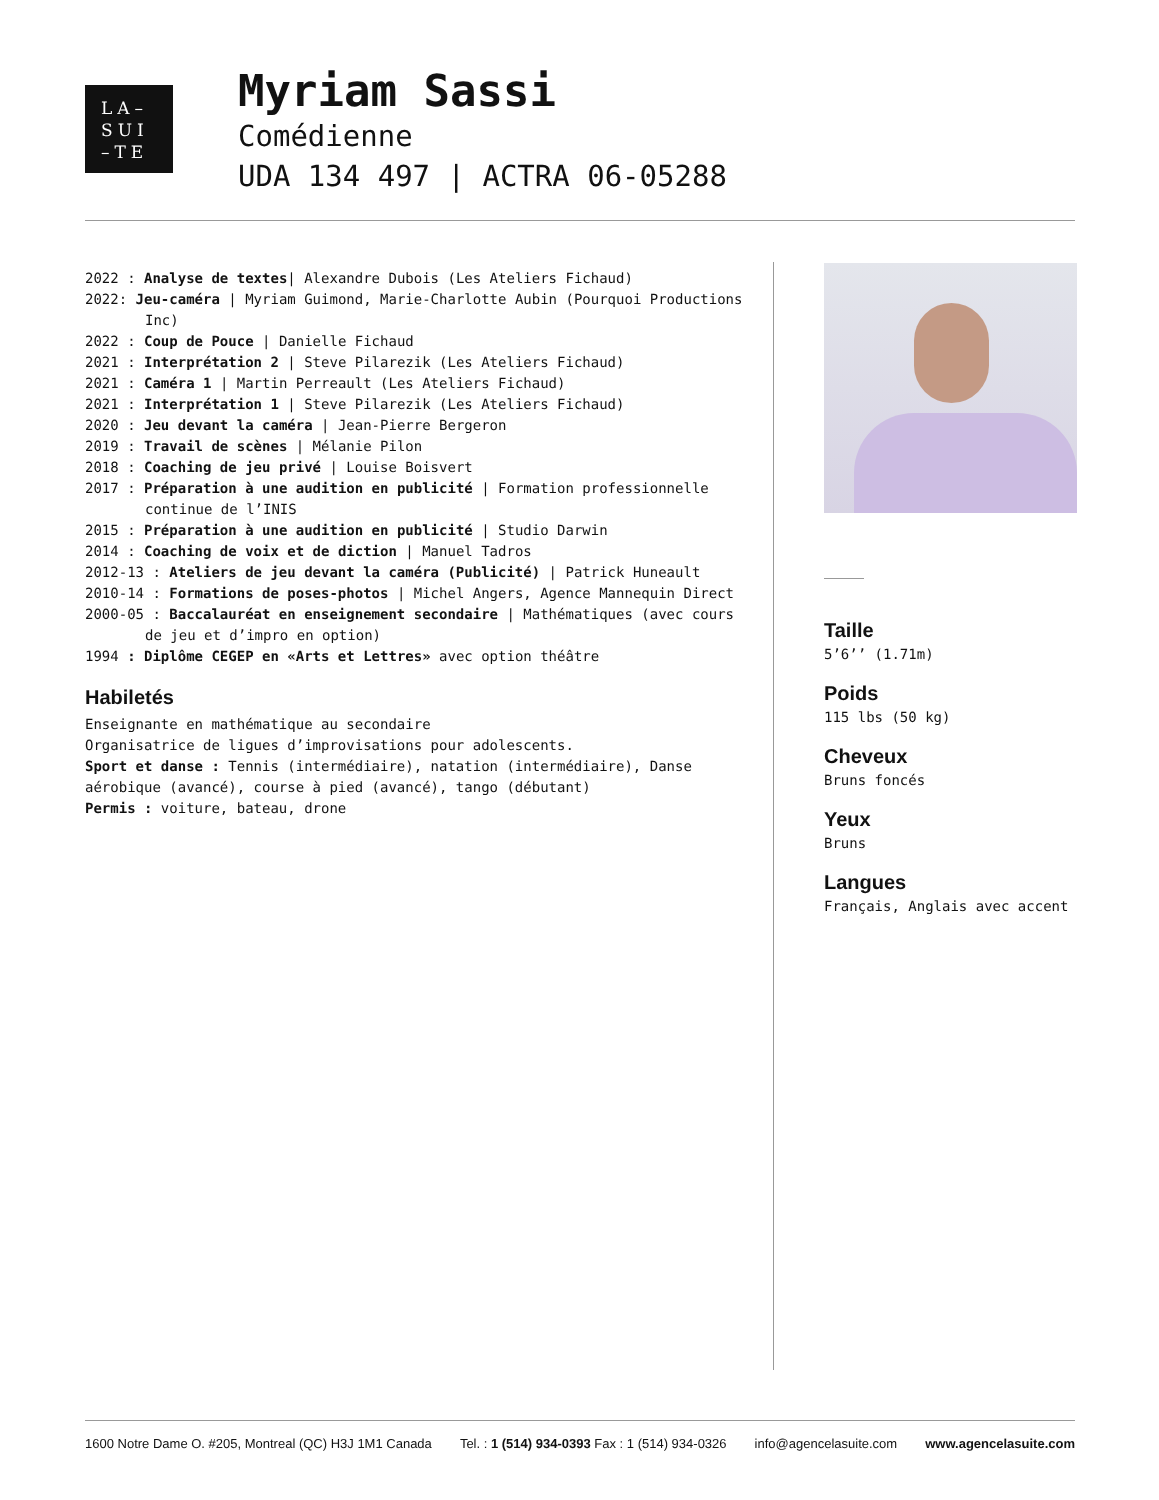LA–
SUI
–TE
Myriam Sassi
Comédienne
UDA 134 497 | ACTRA 06-05288
2022 : Analyse de textes| Alexandre Dubois (Les Ateliers Fichaud)
2022: Jeu-caméra | Myriam Guimond, Marie-Charlotte Aubin (Pourquoi Productions Inc)
2022 : Coup de Pouce | Danielle Fichaud
2021 : Interprétation 2 | Steve Pilarezik (Les Ateliers Fichaud)
2021 : Caméra 1 | Martin Perreault (Les Ateliers Fichaud)
2021 : Interprétation 1 | Steve Pilarezik (Les Ateliers Fichaud)
2020 : Jeu devant la caméra | Jean-Pierre Bergeron
2019 : Travail de scènes | Mélanie Pilon
2018 : Coaching de jeu privé | Louise Boisvert
2017 : Préparation à une audition en publicité | Formation professionnelle continue de l’INIS
2015 : Préparation à une audition en publicité | Studio Darwin
2014 : Coaching de voix et de diction | Manuel Tadros
2012-13 : Ateliers de jeu devant la caméra (Publicité) | Patrick Huneault
2010-14 : Formations de poses-photos | Michel Angers, Agence Mannequin Direct
2000-05 : Baccalauréat en enseignement secondaire | Mathématiques (avec cours de jeu et d’impro en option)
1994 : Diplôme CEGEP en «Arts et Lettres» avec option théâtre
Habiletés
Enseignante en mathématique au secondaire
Organisatrice de ligues d’improvisations pour adolescents.
Sport et danse : Tennis (intermédiaire), natation (intermédiaire), Danse aérobique (avancé), course à pied (avancé), tango (débutant)
Permis : voiture, bateau, drone
Taille
5’6’’ (1.71m)
Poids
115 lbs (50 kg)
Cheveux
Bruns foncés
Yeux
Bruns
Langues
Français, Anglais avec accent
1600 Notre Dame O. #205, Montreal (QC) H3J 1M1 Canada Tel. : 1 (514) 934-0393 Fax : 1 (514) 934-0326 info@agencelasuite.com www.agencelasuite.com